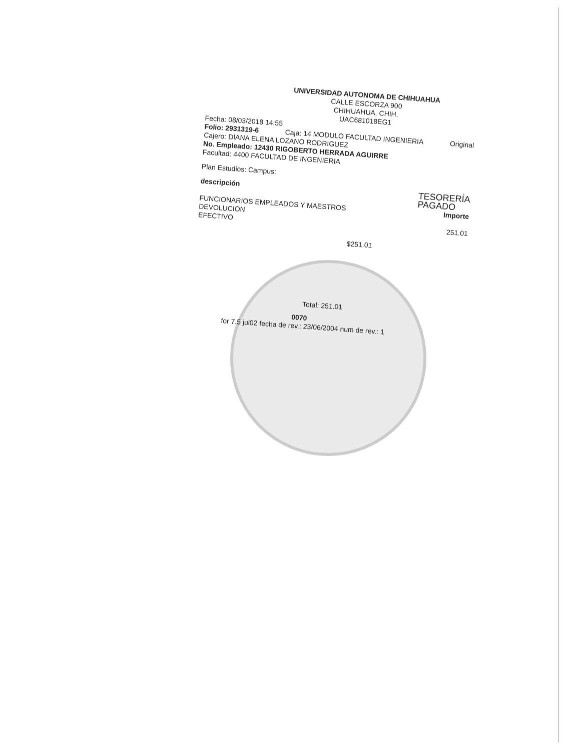UNIVERSIDAD AUTONOMA DE CHIHUAHUA
CALLE ESCORZA 900
CHIHUAHUA, CHIH.
UAC681018EG1
Fecha: 08/03/2018 14:55
Folio: 2931319-6 Caja: 14 MODULO FACULTAD INGENIERIA Original
Cajero: DIANA ELENA LOZANO RODRIGUEZ
No. Empleado: 12430 RIGOBERTO HERRADA AGUIRRE
Facultad: 4400 FACULTAD DE INGENIERIA
Plan Estudios: Campus:
descripción TESORERÍA
PAGADO
FUNCIONARIOS EMPLEADOS Y MAESTROS Importe
DEVOLUCION
EFECTIVO 251.01
$251.01
Total: 251.01
0070
for 7.5 jul02 fecha de rev.: 23/06/2004 num de rev.: 1